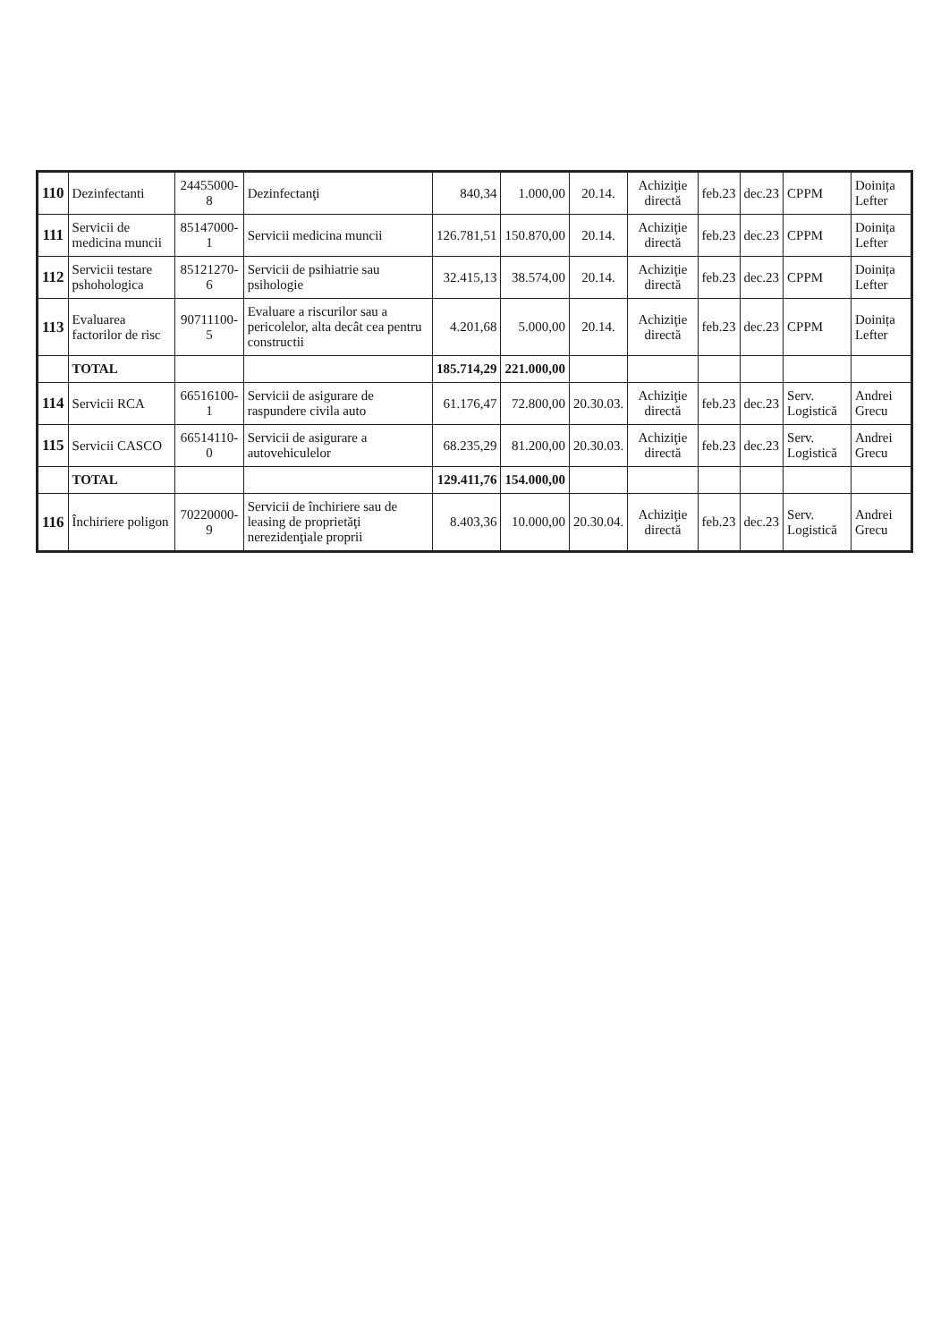| 110 | Dezinfectanti | 24455000-8 | Dezinfectanţi | 840,34 | 1.000,00 | 20.14. | Achiziţie directă | feb.23 | dec.23 | CPPM | Doinița Lefter |
| 111 | Servicii de medicina muncii | 85147000-1 | Servicii medicina muncii | 126.781,51 | 150.870,00 | 20.14. | Achiziţie directă | feb.23 | dec.23 | CPPM | Doinița Lefter |
| 112 | Servicii testare pshohologica | 85121270-6 | Servicii de psihiatrie sau psihologie | 32.415,13 | 38.574,00 | 20.14. | Achiziţie directă | feb.23 | dec.23 | CPPM | Doinița Lefter |
| 113 | Evaluarea factorilor de risc | 90711100-5 | Evaluare a riscurilor sau a pericolelor, alta decât cea pentru constructii | 4.201,68 | 5.000,00 | 20.14. | Achiziţie directă | feb.23 | dec.23 | CPPM | Doinița Lefter |
| | TOTAL | | | 185.714,29 | 221.000,00 | | | | | | |
| 114 | Servicii RCA | 66516100-1 | Servicii de asigurare de raspundere civila auto | 61.176,47 | 72.800,00 | 20.30.03. | Achiziţie directă | feb.23 | dec.23 | Serv. Logistică | Andrei Grecu |
| 115 | Servicii CASCO | 66514110-0 | Servicii de asigurare a autovehiculelor | 68.235,29 | 81.200,00 | 20.30.03. | Achiziţie directă | feb.23 | dec.23 | Serv. Logistică | Andrei Grecu |
| | TOTAL | | | 129.411,76 | 154.000,00 | | | | | | |
| 116 | Închiriere poligon | 70220000-9 | Servicii de închiriere sau de leasing de proprietăţi nerezidenţiale proprii | 8.403,36 | 10.000,00 | 20.30.04. | Achiziţie directă | feb.23 | dec.23 | Serv. Logistică | Andrei Grecu |